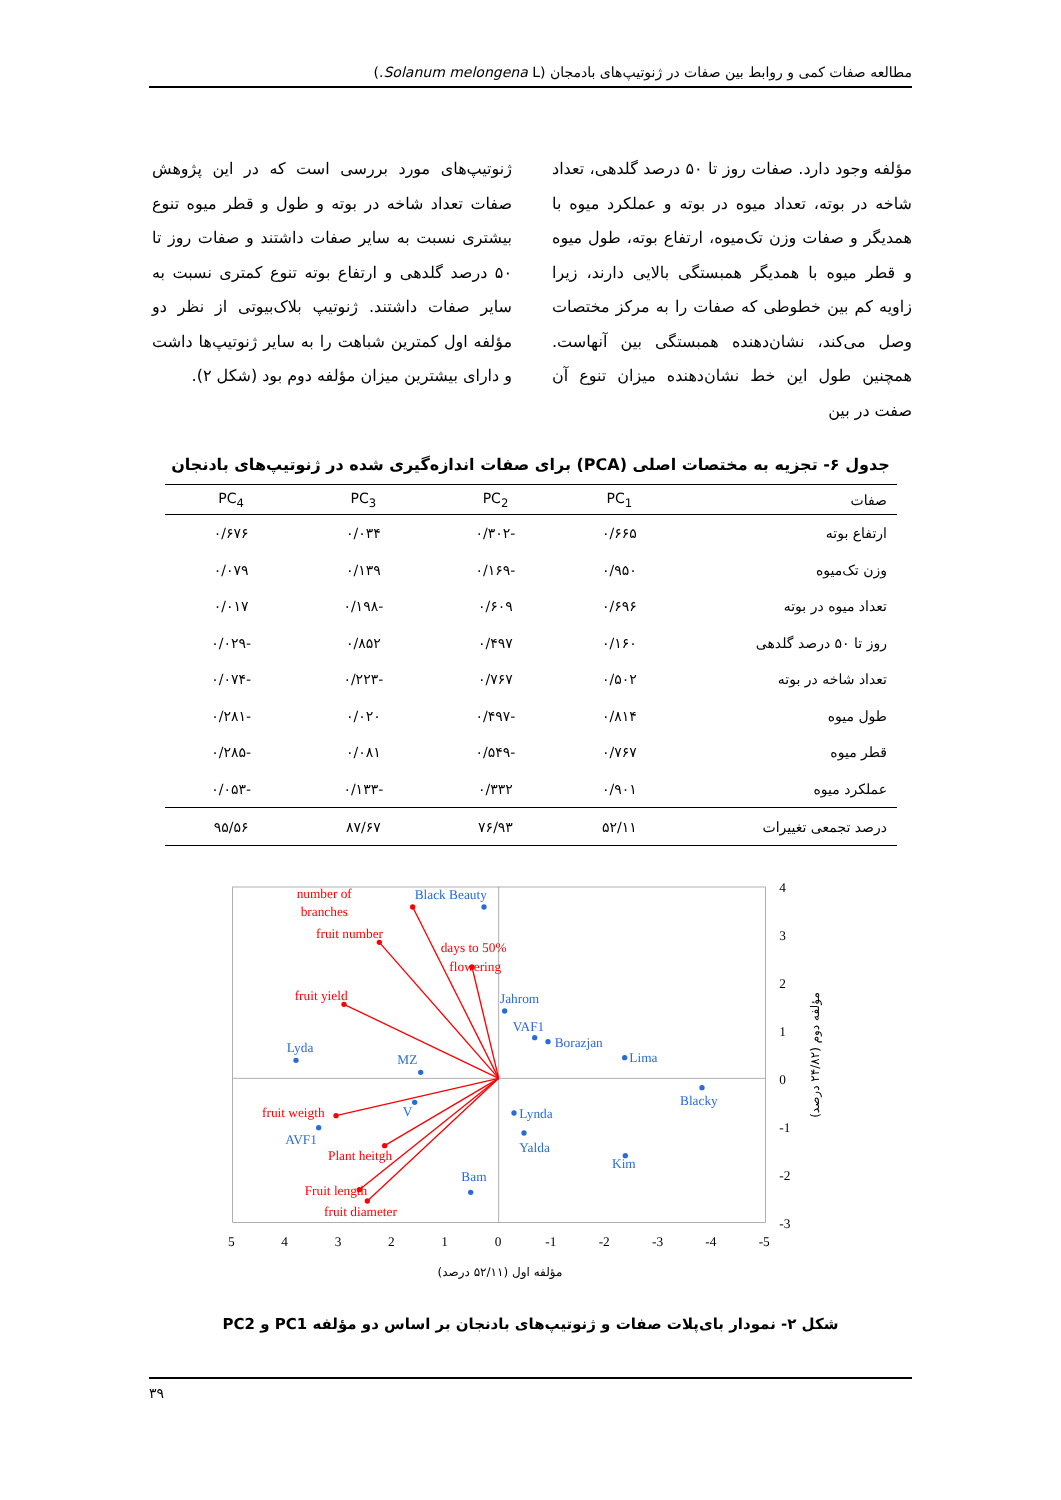مطالعه صفات کمی و روابط بین صفات در ژنوتیپ‌های بادمجان (Solanum melongena L.)
مؤلفه وجود دارد. صفات روز تا ۵۰ درصد گلدهی، تعداد شاخه در بوته، تعداد میوه در بوته و عملکرد میوه با همدیگر و صفات وزن تک‌میوه، ارتفاع بوته، طول میوه و قطر میوه با همدیگر همبستگی بالایی دارند، زیرا زاویه کم بین خطوطی که صفات را به مرکز مختصات وصل می‌کند، نشان‌دهنده همبستگی بین آنهاست. همچنین طول این خط نشان‌دهنده میزان تنوع آن صفت در بین
ژنوتیپ‌های مورد بررسی است که در این پژوهش صفات تعداد شاخه در بوته و طول و قطر میوه تنوع بیشتری نسبت به سایر صفات داشتند و صفات روز تا ۵۰ درصد گلدهی و ارتفاع بوته تنوع کمتری نسبت به سایر صفات داشتند. ژنوتیپ بلاک‌بیوتی از نظر دو مؤلفه اول کمترین شباهت را به سایر ژنوتیپ‌ها داشت و دارای بیشترین میزان مؤلفه دوم بود (شکل ۲).
جدول ۶- تجزیه به مختصات اصلی (PCA) برای صفات اندازه‌گیری شده در ژنوتیپ‌های بادنجان
| صفات | PC<sub>1</sub> | PC<sub>2</sub> | PC<sub>3</sub> | PC<sub>4</sub> |
| --- | --- | --- | --- | --- |
| ارتفاع بوته | ۰/۶۶۵ | -۰/۳۰۲ | ۰/۰۳۴ | ۰/۶۷۶ |
| وزن تک‌میوه | ۰/۹۵۰ | -۰/۱۶۹ | ۰/۱۳۹ | ۰/۰۷۹ |
| تعداد میوه در بوته | ۰/۶۹۶ | ۰/۶۰۹ | -۰/۱۹۸ | ۰/۰۱۷ |
| روز تا ۵۰ درصد گلدهی | ۰/۱۶۰ | ۰/۴۹۷ | ۰/۸۵۲ | -۰/۰۲۹ |
| تعداد شاخه در بوته | ۰/۵۰۲ | ۰/۷۶۷ | -۰/۲۲۳ | -۰/۰۷۴ |
| طول میوه | ۰/۸۱۴ | -۰/۴۹۷ | ۰/۰۲۰ | -۰/۲۸۱ |
| قطر میوه | ۰/۷۶۷ | -۰/۵۴۹ | ۰/۰۸۱ | -۰/۲۸۵ |
| عملکرد میوه | ۰/۹۰۱ | ۰/۳۳۲ | -۰/۱۳۳ | -۰/۰۵۳ |
| درصد تجمعی تغییرات | ۵۲/۱۱ | ۷۶/۹۳ | ۸۷/۶۷ | ۹۵/۵۶ |
number of
branches
fruit number
days to 50%
flowering
fruit yield
fruit weigth
Plant heitgh
Fruit length
fruit diameter
Black Beauty
Jahrom
VAF1
Borazjan
Lima
Lyda
MZ
Blacky
V
Lynda
AVF1
Yalda
Kim
Bam
4
3
2
1
0
-1
-2
-3
5
4
3
2
1
0
-1
-2
-3
-4
-5
مؤلفه اول (۵۲/۱۱ درصد)
مؤلفه دوم (۲۴/۸۲ درصد)
شکل ۲- نمودار بای‌پلات صفات و ژنوتیپ‌های بادنجان بر اساس دو مؤلفه PC1 و PC2
۳۹